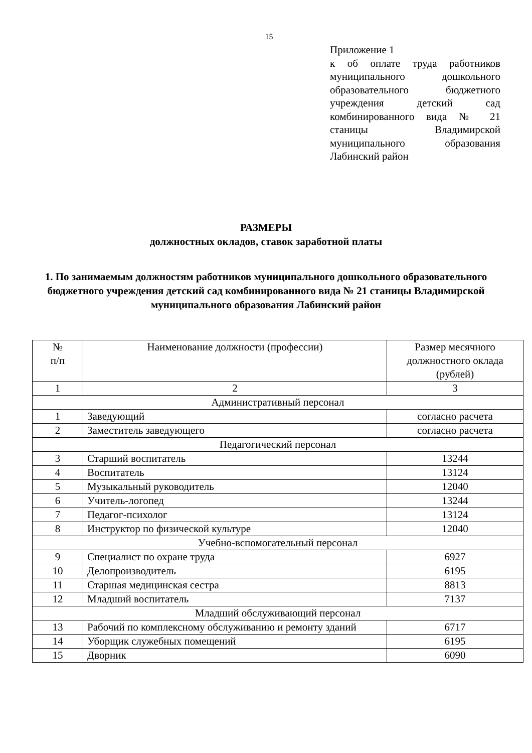15
Приложение 1
к об оплате труда работников муниципального дошкольного образовательного бюджетного учреждения детский сад комбинированного вида № 21 станицы Владимирской муниципального образования Лабинский район
РАЗМЕРЫ
должностных окладов, ставок заработной платы
1. По занимаемым должностям работников муниципального дошкольного образовательного бюджетного учреждения детский сад комбинированного вида № 21 станицы Владимирской
муниципального образования Лабинский район
| № п/п | Наименование должности (профессии) | Размер месячного должностного оклада (рублей) |
| --- | --- | --- |
| 1 | 2 | 3 |
| Административный персонал | | |
| 1 | Заведующий | согласно расчета |
| 2 | Заместитель заведующего | согласно расчета |
| Педагогический персонал | | |
| 3 | Старший воспитатель | 13244 |
| 4 | Воспитатель | 13124 |
| 5 | Музыкальный руководитель | 12040 |
| 6 | Учитель-логопед | 13244 |
| 7 | Педагог-психолог | 13124 |
| 8 | Инструктор по физической культуре | 12040 |
| Учебно-вспомогательный персонал | | |
| 9 | Специалист по охране труда | 6927 |
| 10 | Делопроизводитель | 6195 |
| 11 | Старшая медицинская сестра | 8813 |
| 12 | Младший воспитатель | 7137 |
| Младший обслуживающий персонал | | |
| 13 | Рабочий по комплексному обслуживанию и ремонту зданий | 6717 |
| 14 | Уборщик служебных помещений | 6195 |
| 15 | Дворник | 6090 |